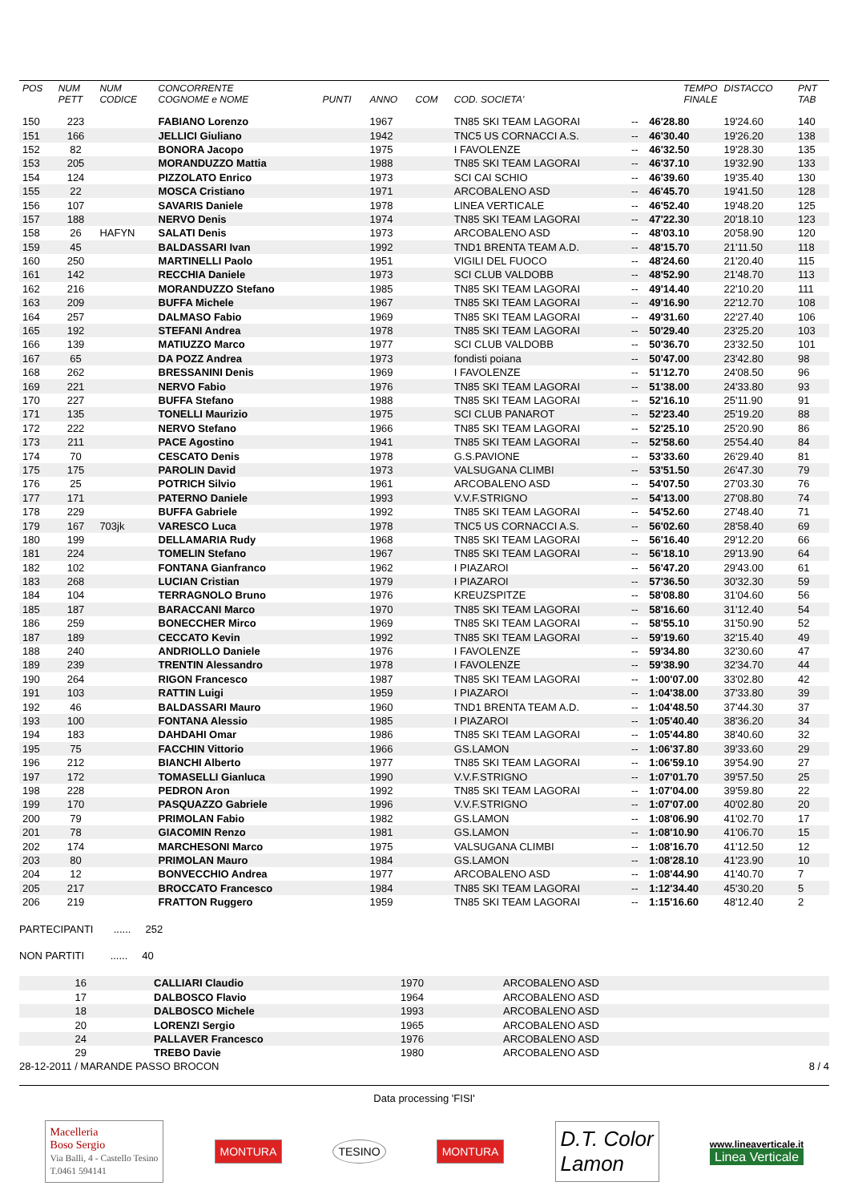| POS | NUM PETT | NUM CODICE | CONCORRENTE COGNOME e NOME | PUNTI | ANNO | COM | COD. SOCIETA' | | TEMPO FINALE | DISTACCO | PNT TAB |
| --- | --- | --- | --- | --- | --- | --- | --- | --- | --- | --- | --- |
| 150 | 223 | | FABIANO Lorenzo | | 1967 | | TN85 SKI TEAM LAGORAI | -- | 46'28.80 | 19'24.60 | 140 |
| 151 | 166 | | JELLICI Giuliano | | 1942 | | TNC5 US CORNACCI A.S. | -- | 46'30.40 | 19'26.20 | 138 |
| 152 | 82 | | BONORA Jacopo | | 1975 | | I FAVOLENZE | -- | 46'32.50 | 19'28.30 | 135 |
| 153 | 205 | | MORANDUZZO Mattia | | 1988 | | TN85 SKI TEAM LAGORAI | -- | 46'37.10 | 19'32.90 | 133 |
| 154 | 124 | | PIZZOLATO Enrico | | 1973 | | SCI CAI SCHIO | -- | 46'39.60 | 19'35.40 | 130 |
| 155 | 22 | | MOSCA Cristiano | | 1971 | | ARCOBALENO ASD | -- | 46'45.70 | 19'41.50 | 128 |
| 156 | 107 | | SAVARIS Daniele | | 1978 | | LINEA VERTICALE | -- | 46'52.40 | 19'48.20 | 125 |
| 157 | 188 | | NERVO Denis | | 1974 | | TN85 SKI TEAM LAGORAI | -- | 47'22.30 | 20'18.10 | 123 |
| 158 | 26 | HAFYN | SALATI Denis | | 1973 | | ARCOBALENO ASD | -- | 48'03.10 | 20'58.90 | 120 |
| 159 | 45 | | BALDASSARI Ivan | | 1992 | | TND1 BRENTA TEAM A.D. | -- | 48'15.70 | 21'11.50 | 118 |
| 160 | 250 | | MARTINELLI Paolo | | 1951 | | VIGILI DEL FUOCO | -- | 48'24.60 | 21'20.40 | 115 |
| 161 | 142 | | RECCHIA Daniele | | 1973 | | SCI CLUB VALDOBB | -- | 48'52.90 | 21'48.70 | 113 |
| 162 | 216 | | MORANDUZZO Stefano | | 1985 | | TN85 SKI TEAM LAGORAI | -- | 49'14.40 | 22'10.20 | 111 |
| 163 | 209 | | BUFFA Michele | | 1967 | | TN85 SKI TEAM LAGORAI | -- | 49'16.90 | 22'12.70 | 108 |
| 164 | 257 | | DALMASO Fabio | | 1969 | | TN85 SKI TEAM LAGORAI | -- | 49'31.60 | 22'27.40 | 106 |
| 165 | 192 | | STEFANI Andrea | | 1978 | | TN85 SKI TEAM LAGORAI | -- | 50'29.40 | 23'25.20 | 103 |
| 166 | 139 | | MATIUZZO Marco | | 1977 | | SCI CLUB VALDOBB | -- | 50'36.70 | 23'32.50 | 101 |
| 167 | 65 | | DA POZZ Andrea | | 1973 | | fondisti poiana | -- | 50'47.00 | 23'42.80 | 98 |
| 168 | 262 | | BRESSANINI Denis | | 1969 | | I FAVOLENZE | -- | 51'12.70 | 24'08.50 | 96 |
| 169 | 221 | | NERVO Fabio | | 1976 | | TN85 SKI TEAM LAGORAI | -- | 51'38.00 | 24'33.80 | 93 |
| 170 | 227 | | BUFFA Stefano | | 1988 | | TN85 SKI TEAM LAGORAI | -- | 52'16.10 | 25'11.90 | 91 |
| 171 | 135 | | TONELLI Maurizio | | 1975 | | SCI CLUB PANAROT | -- | 52'23.40 | 25'19.20 | 88 |
| 172 | 222 | | NERVO Stefano | | 1966 | | TN85 SKI TEAM LAGORAI | -- | 52'25.10 | 25'20.90 | 86 |
| 173 | 211 | | PACE Agostino | | 1941 | | TN85 SKI TEAM LAGORAI | -- | 52'58.60 | 25'54.40 | 84 |
| 174 | 70 | | CESCATO Denis | | 1978 | | G.S.PAVIONE | -- | 53'33.60 | 26'29.40 | 81 |
| 175 | 175 | | PAROLIN David | | 1973 | | VALSUGANA CLIMBI | -- | 53'51.50 | 26'47.30 | 79 |
| 176 | 25 | | POTRICH Silvio | | 1961 | | ARCOBALENO ASD | -- | 54'07.50 | 27'03.30 | 76 |
| 177 | 171 | | PATERNO Daniele | | 1993 | | V.V.F.STRIGNO | -- | 54'13.00 | 27'08.80 | 74 |
| 178 | 229 | | BUFFA Gabriele | | 1992 | | TN85 SKI TEAM LAGORAI | -- | 54'52.60 | 27'48.40 | 71 |
| 179 | 167 | 703jk | VARESCO Luca | | 1978 | | TNC5 US CORNACCI A.S. | -- | 56'02.60 | 28'58.40 | 69 |
| 180 | 199 | | DELLAMARIA Rudy | | 1968 | | TN85 SKI TEAM LAGORAI | -- | 56'16.40 | 29'12.20 | 66 |
| 181 | 224 | | TOMELIN Stefano | | 1967 | | TN85 SKI TEAM LAGORAI | -- | 56'18.10 | 29'13.90 | 64 |
| 182 | 102 | | FONTANA Gianfranco | | 1962 | | I PIAZAROI | -- | 56'47.20 | 29'43.00 | 61 |
| 183 | 268 | | LUCIAN Cristian | | 1979 | | I PIAZAROI | -- | 57'36.50 | 30'32.30 | 59 |
| 184 | 104 | | TERRAGNOLO Bruno | | 1976 | | KREUZSPITZE | -- | 58'08.80 | 31'04.60 | 56 |
| 185 | 187 | | BARACCANI Marco | | 1970 | | TN85 SKI TEAM LAGORAI | -- | 58'16.60 | 31'12.40 | 54 |
| 186 | 259 | | BONECCHER Mirco | | 1969 | | TN85 SKI TEAM LAGORAI | -- | 58'55.10 | 31'50.90 | 52 |
| 187 | 189 | | CECCATO Kevin | | 1992 | | TN85 SKI TEAM LAGORAI | -- | 59'19.60 | 32'15.40 | 49 |
| 188 | 240 | | ANDRIOLLO Daniele | | 1976 | | I FAVOLENZE | -- | 59'34.80 | 32'30.60 | 47 |
| 189 | 239 | | TRENTIN Alessandro | | 1978 | | I FAVOLENZE | -- | 59'38.90 | 32'34.70 | 44 |
| 190 | 264 | | RIGON Francesco | | 1987 | | TN85 SKI TEAM LAGORAI | -- | 1:00'07.00 | 33'02.80 | 42 |
| 191 | 103 | | RATTIN Luigi | | 1959 | | I PIAZAROI | -- | 1:04'38.00 | 37'33.80 | 39 |
| 192 | 46 | | BALDASSARI Mauro | | 1960 | | TND1 BRENTA TEAM A.D. | -- | 1:04'48.50 | 37'44.30 | 37 |
| 193 | 100 | | FONTANA Alessio | | 1985 | | I PIAZAROI | -- | 1:05'40.40 | 38'36.20 | 34 |
| 194 | 183 | | DAHDAHI Omar | | 1986 | | TN85 SKI TEAM LAGORAI | -- | 1:05'44.80 | 38'40.60 | 32 |
| 195 | 75 | | FACCHIN Vittorio | | 1966 | | GS.LAMON | -- | 1:06'37.80 | 39'33.60 | 29 |
| 196 | 212 | | BIANCHI Alberto | | 1977 | | TN85 SKI TEAM LAGORAI | -- | 1:06'59.10 | 39'54.90 | 27 |
| 197 | 172 | | TOMASELLI Gianluca | | 1990 | | V.V.F.STRIGNO | -- | 1:07'01.70 | 39'57.50 | 25 |
| 198 | 228 | | PEDRON Aron | | 1992 | | TN85 SKI TEAM LAGORAI | -- | 1:07'04.00 | 39'59.80 | 22 |
| 199 | 170 | | PASQUAZZO Gabriele | | 1996 | | V.V.F.STRIGNO | -- | 1:07'07.00 | 40'02.80 | 20 |
| 200 | 79 | | PRIMOLAN Fabio | | 1982 | | GS.LAMON | -- | 1:08'06.90 | 41'02.70 | 17 |
| 201 | 78 | | GIACOMIN Renzo | | 1981 | | GS.LAMON | -- | 1:08'10.90 | 41'06.70 | 15 |
| 202 | 174 | | MARCHESONI Marco | | 1975 | | VALSUGANA CLIMBI | -- | 1:08'16.70 | 41'12.50 | 12 |
| 203 | 80 | | PRIMOLAN Mauro | | 1984 | | GS.LAMON | -- | 1:08'28.10 | 41'23.90 | 10 |
| 204 | 12 | | BONVECCHIO Andrea | | 1977 | | ARCOBALENO ASD | -- | 1:08'44.90 | 41'40.70 | 7 |
| 205 | 217 | | BROCCATO Francesco | | 1984 | | TN85 SKI TEAM LAGORAI | -- | 1:12'34.40 | 45'30.20 | 5 |
| 206 | 219 | | FRATTON Ruggero | | 1959 | | TN85 SKI TEAM LAGORAI | -- | 1:15'16.60 | 48'12.40 | 2 |
PARTECIPANTI ...... 252
NON PARTITI ...... 40
| 16 | CALLIARI Claudio | 1970 | ARCOBALENO ASD |
| 17 | DALBOSCO Flavio | 1964 | ARCOBALENO ASD |
| 18 | DALBOSCO Michele | 1993 | ARCOBALENO ASD |
| 20 | LORENZI Sergio | 1965 | ARCOBALENO ASD |
| 24 | PALLAVER Francesco | 1976 | ARCOBALENO ASD |
| 29 | TREBO Davie | 1980 | ARCOBALENO ASD |
28-12-2011 / MARANDE PASSO BROCON 8 / 4
Data processing 'FISI'
Macelleria
Boso Sergio
Via Balli, 4 - Castello Tesino
T.0461 594141
MONTURA TESINO MONTURA
D.T. Color
Lamon
www.lineaverticale.it
Linea Verticale